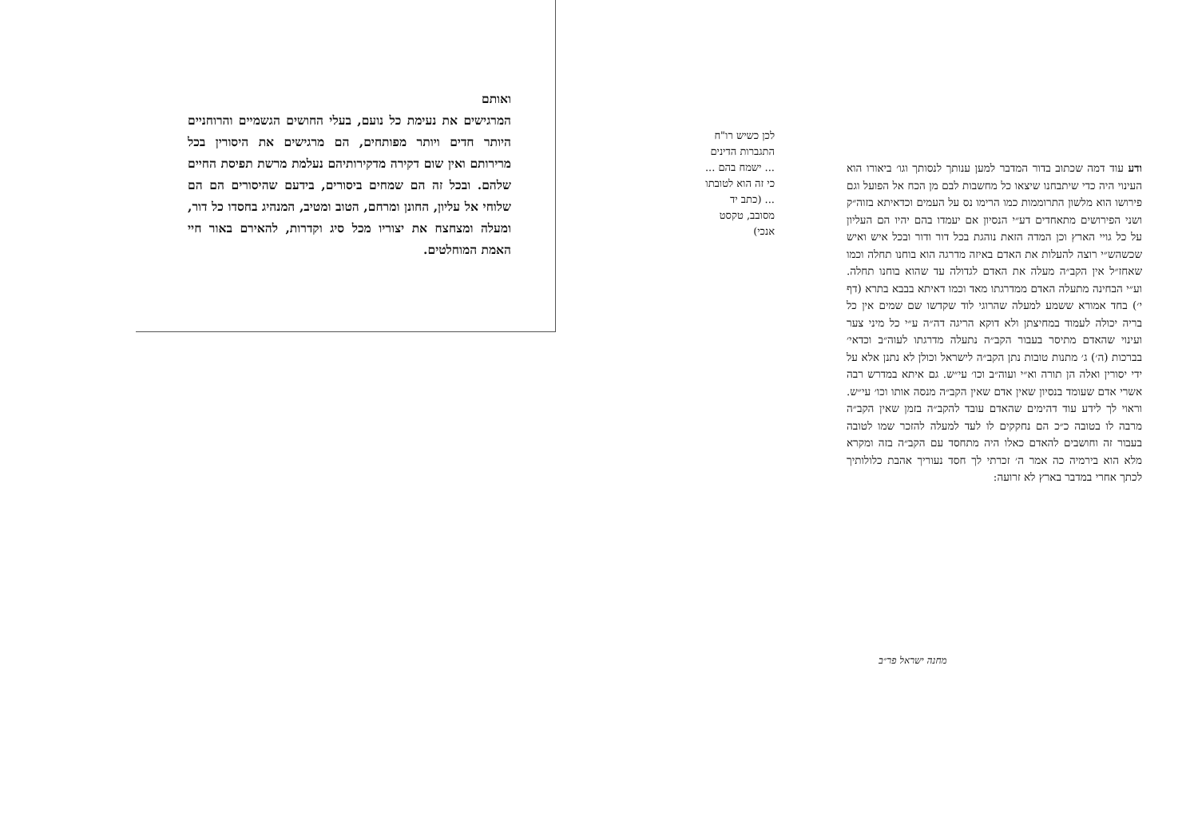ואותם
המרגישים את נעימת כל נועם, בעלי החושים הגשמיים והרוחניים היותר חדים ויותר מפותחים, הם מרגישים את היסורין בכל מרירותם ואין שום דקירה מדקירותיהם נעלמת מרשת תפיסת החיים שלהם. ובכל זה הם שמחים ביסורים, בידעם שהיסורים הם הם שלוחי אל עליון, החונן ומרחם, הטוב ומטיב, המנהיג בחסדו כל דור, ומעלה ומצחצח את יצוריו מכל סיג וקדרות, להאירם באור חיי האמת המוחלטים.
לכן כשיש רו"ח התגברות הדינים ... ישמח בהם ... כי זה הוא לטובתו ... (כתב יד מסובב, טקסט אנכי)
ודע עוד דמה שכתוב בדור המדבר למען ענותך לנסותך וגו׳ ביאורו הוא העינוי היה כדי שיתבחנו שיצאו כל מחשבות לבם מן הכח אל הפועל וגם פירושו הוא מלשון התרוממות כמו הרימו נס על העמים וכדאיתא בזוה״ק ושני הפירושים מתאחדים דע״י הנסיון אם יעמדו בהם יהיו הם העליון על כל גויי הארץ וכן המדה הזאת נוהגת בכל דור ודור ובכל איש ואיש שכשהש״י רוצה להעלות את האדם באיזה מדרגה הוא בוחנו תחלה וכמו שאחז״ל אין הקב״ה מעלה את האדם לגדולה עד שהוא בוחנו תחלה. וע״י הבחינה מתעלה האדם ממדרגתו מאד וכמו דאיתא בבבא בתרא (דף י׳) בחד אמורא ששמע למעלה שהרוגי לוד שקדשו שם שמים אין כל בריה יכולה לעמוד במחיצתן ולא דוקא הריגה דה״ה ע״י כל מיני צער ועינוי שהאדם מתיסר בעבור הקב״ה נתעלה מדרגתו לעוה״ב וכדאי׳ בברכות (ה׳) ג׳ מתנות טובות נתן הקב״ה לישראל וכולן לא נתנן אלא על ידי יסורין ואלה הן תורה וא״י ועוה״ב וכו׳ עי״ש. גם איתא במדרש רבה אשרי אדם שעומד בנסיון שאין אדם שאין הקב״ה מנסה אותו וכו׳ עי״ש. וראוי לך לידע עוד דהימים שהאדם עובד להקב״ה בזמן שאין הקב״ה מרבה לו בטובה כ״כ הם נחקקים לו לעד למעלה להזכר שמו לטובה בעבור זה וחושבים להאדם כאלו היה מתחסד עם הקב״ה בזה ומקרא מלא הוא בירמיה כה אמר ה׳ זכרתי לך חסד נעוריך אהבת כלולותיך לכתך אחרי במדבר בארץ לא זרועה:
מחנה ישראל פר״ב